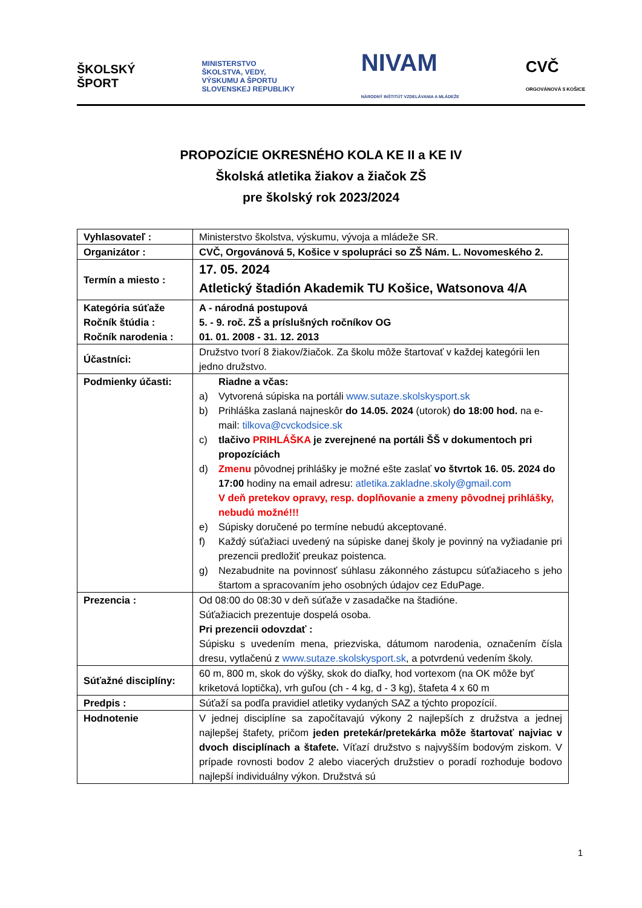ŠKOLSKÝ
ŠPORT
MINISTERSTVO
ŠKOLSTVA, VEDY,
VÝSKUMU A ŠPORTU
SLOVENSKEJ REPUBLIKY
NIVAM
NÁRODNÝ INŠTITÚT VZDELÁVANIA A MLÁDEŽE
CVČ
ORGOVÁNOVÁ 5 KOŠICE
PROPOZÍCIE OKRESNÉHO KOLA KE II a KE IV
Školská atletika žiakov a žiačok ZŠ
pre školský rok 2023/2024
| Vyhlasovateľ : | Ministerstvo školstva, výskumu, vývoja a mládeže SR. |
| Organizátor : | CVČ, Orgovánová 5, Košice v spolupráci so ZŠ Nám. L. Novomeského 2. |
| Termín a miesto : | 17. 05. 2024 Atletický štadión Akademik TU Košice, Watsonova 4/A |
| Kategória súťaže Ročník štúdia : Ročník narodenia : | A - národná postupová 5. - 9. roč. ZŠ a príslušných ročníkov OG 01. 01. 2008 - 31. 12. 2013 |
| Účastníci: | Družstvo tvorí 8 žiakov/žiačok. Za školu môže štartovať v každej kategórii len jedno družstvo. |
| Podmienky účasti: | Riadne a včas: a) Vytvorená súpiska na portáli www.sutaze.skolskysport.sk b) Prihláška zaslaná najneskôr do 14.05. 2024 (utorok) do 18:00 hod. na e-mail: tilkova@cvckodsice.sk c) tlačivo PRIHLÁŠKA je zverejnené na portáli ŠŠ v dokumentoch pri propozíciách d) Zmenu pôvodnej prihlášky je možné ešte zaslať vo štvrtok 16. 05. 2024 do 17:00 hodiny na email adresu: atletika.zakladne.skoly@gmail.com V deň pretekov opravy, resp. doplňovanie a zmeny pôvodnej prihlášky, nebudú možné!!! e) Súpisky doručené po termíne nebudú akceptované. f) Každý súťažiaci uvedený na súpiske danej školy je povinný na vyžiadanie pri prezencii predložiť preukaz poistenca. g) Nezabudnite na povinnosť súhlasu zákonného zástupcu súťažiaceho s jeho štartom a spracovaním jeho osobných údajov cez EduPage. |
| Prezencia : | Od 08:00 do 08:30 v deň súťaže v zasadačke na štadióne. Súťažiacich prezentuje dospelá osoba. Pri prezencii odovzdať : Súpisku s uvedením mena, priezviska, dátumom narodenia, označením čísla dresu, vytlačenú z www.sutaze.skolskysport.sk , a potvrdenú vedením školy. |
| Súťažné disciplíny: | 60 m, 800 m, skok do výšky, skok do diaľky, hod vortexom (na OK môže byť kriketová loptička), vrh guľou (ch - 4 kg, d - 3 kg), štafeta 4 x 60 m |
| Predpis : | Súťaží sa podľa pravidiel atletiky vydaných SAZ a týchto propozícií. |
| Hodnotenie | V jednej disciplíne sa započítavajú výkony 2 najlepších z družstva a jednej najlepšej štafety, pričom jeden pretekár/pretekárka môže štartovať najviac v dvoch disciplínach a štafete. Víťazí družstvo s najvyšším bodovým ziskom. V prípade rovnosti bodov 2 alebo viacerých družstiev o poradí rozhoduje bodovo najlepší individuálny výkon. Družstvá sú |
1